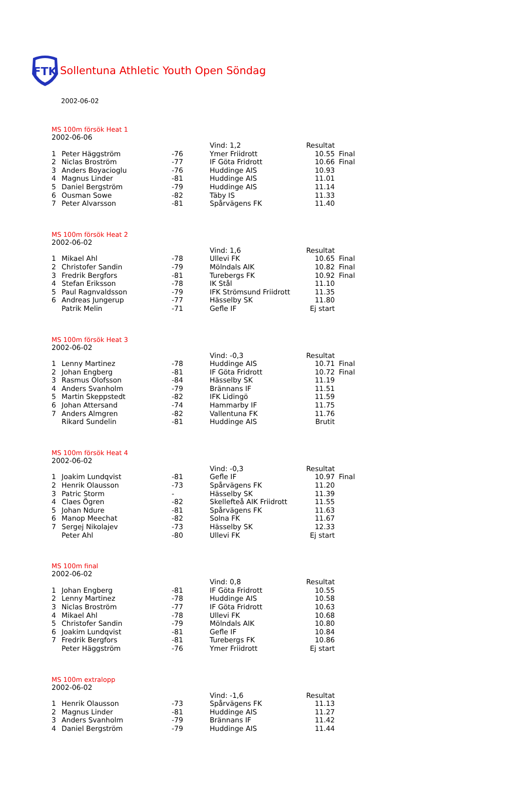FTK
Sollentuna Athletic Youth Open Söndag
2002-06-02
MS 100m försök Heat 1
2002-06-06
| | | | Vind: 1,2 | Resultat | |
| 1 | Peter Häggström | -76 | Ymer Friidrott | 10.55 | Final |
| 2 | Niclas Broström | -77 | IF Göta Fridrott | 10.66 | Final |
| 3 | Anders Boyacioglu | -76 | Huddinge AIS | 10.93 | |
| 4 | Magnus Linder | -81 | Huddinge AIS | 11.01 | |
| 5 | Daniel Bergström | -79 | Huddinge AIS | 11.14 | |
| 6 | Ousman Sowe | -82 | Täby IS | 11.33 | |
| 7 | Peter Alvarsson | -81 | Spårvägens FK | 11.40 | |
MS 100m försök Heat 2
2002-06-02
| | | | Vind: 1,6 | Resultat | |
| 1 | Mikael Ahl | -78 | Ullevi FK | 10.65 | Final |
| 2 | Christofer Sandin | -79 | Mölndals AIK | 10.82 | Final |
| 3 | Fredrik Bergfors | -81 | Turebergs FK | 10.92 | Final |
| 4 | Stefan Eriksson | -78 | IK Stål | 11.10 | |
| 5 | Paul Ragnvaldsson | -79 | IFK Strömsund Friidrott | 11.35 | |
| 6 | Andreas Jungerup | -77 | Hässelby SK | 11.80 | |
| | Patrik Melin | -71 | Gefle IF | Ej start | |
MS 100m försök Heat 3
2002-06-02
| | | | Vind: -0,3 | Resultat | |
| 1 | Lenny Martinez | -78 | Huddinge AIS | 10.71 | Final |
| 2 | Johan Engberg | -81 | IF Göta Fridrott | 10.72 | Final |
| 3 | Rasmus Olofsson | -84 | Hässelby SK | 11.19 | |
| 4 | Anders Svanholm | -79 | Brännans IF | 11.51 | |
| 5 | Martin Skeppstedt | -82 | IFK Lidingö | 11.59 | |
| 6 | Johan Attersand | -74 | Hammarby IF | 11.75 | |
| 7 | Anders Almgren | -82 | Vallentuna FK | 11.76 | |
| | Rikard Sundelin | -81 | Huddinge AIS | Brutit | |
MS 100m försök Heat 4
2002-06-02
| | | | Vind: -0,3 | Resultat | |
| 1 | Joakim Lundqvist | -81 | Gefle IF | 10.97 | Final |
| 2 | Henrik Olausson | -73 | Spårvägens FK | 11.20 | |
| 3 | Patric Storm | - | Hässelby SK | 11.39 | |
| 4 | Claes Ögren | -82 | Skellefteå AIK Friidrott | 11.55 | |
| 5 | Johan Ndure | -81 | Spårvägens FK | 11.63 | |
| 6 | Manop Meechat | -82 | Solna FK | 11.67 | |
| 7 | Sergej Nikolajev | -73 | Hässelby SK | 12.33 | |
| | Peter Ahl | -80 | Ullevi FK | Ej start | |
MS 100m final
2002-06-02
| | | | Vind: 0,8 | Resultat | |
| 1 | Johan Engberg | -81 | IF Göta Fridrott | 10.55 | |
| 2 | Lenny Martinez | -78 | Huddinge AIS | 10.58 | |
| 3 | Niclas Broström | -77 | IF Göta Fridrott | 10.63 | |
| 4 | Mikael Ahl | -78 | Ullevi FK | 10.68 | |
| 5 | Christofer Sandin | -79 | Mölndals AIK | 10.80 | |
| 6 | Joakim Lundqvist | -81 | Gefle IF | 10.84 | |
| 7 | Fredrik Bergfors | -81 | Turebergs FK | 10.86 | |
| | Peter Häggström | -76 | Ymer Friidrott | Ej start | |
MS 100m extralopp
2002-06-02
| | | | Vind: -1,6 | Resultat | |
| 1 | Henrik Olausson | -73 | Spårvägens FK | 11.13 | |
| 2 | Magnus Linder | -81 | Huddinge AIS | 11.27 | |
| 3 | Anders Svanholm | -79 | Brännans IF | 11.42 | |
| 4 | Daniel Bergström | -79 | Huddinge AIS | 11.44 | |